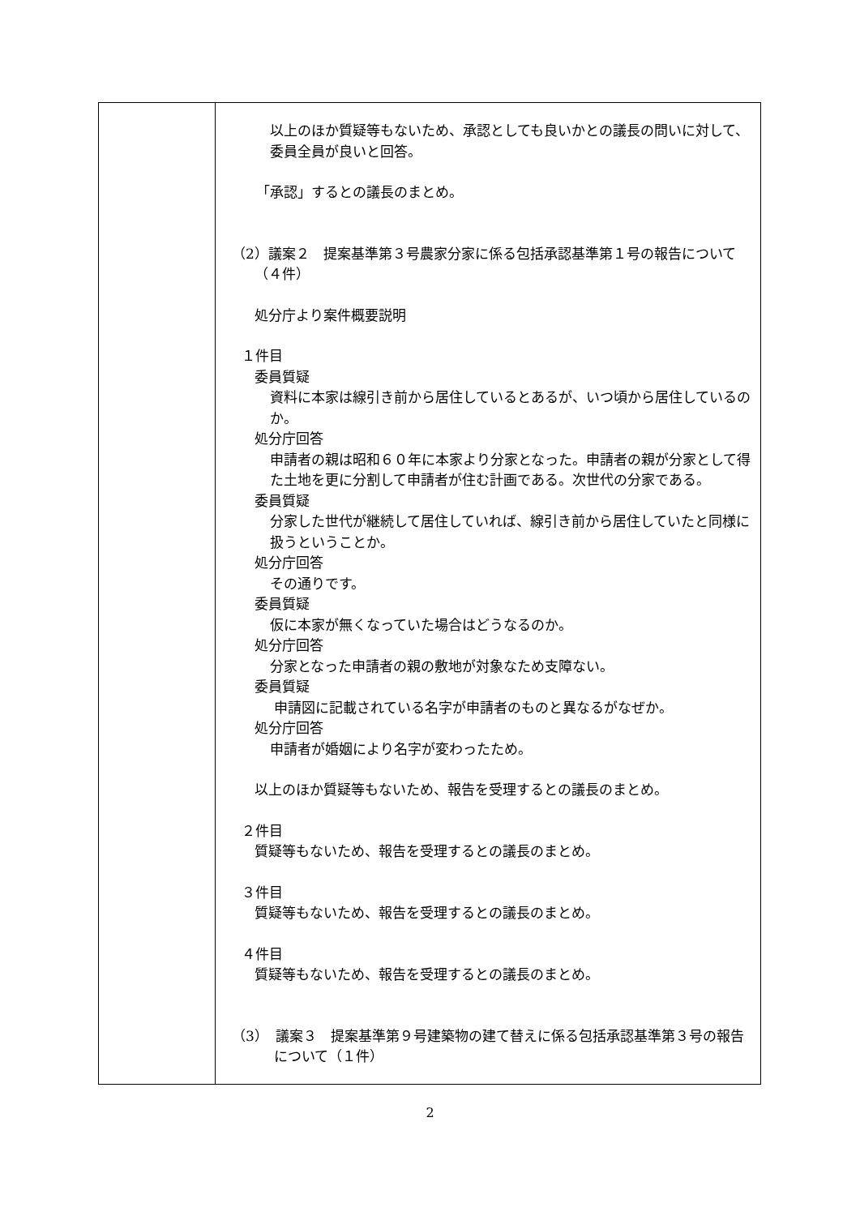| | 以上のほか質疑等もないため、承認としても良いかとの議長の問いに対して、委員全員が良いと回答。 「承認」するとの議長のまとめ。 （2）議案２ 提案基準第３号農家分家に係る包括承認基準第１号の報告について（４件） 処分庁より案件概要説明 １件目 委員質疑 資料に本家は線引き前から居住しているとあるが、いつ頃から居住しているのか。 処分庁回答 申請者の親は昭和６０年に本家より分家となった。申請者の親が分家として得た土地を更に分割して申請者が住む計画である。次世代の分家である。 委員質疑 分家した世代が継続して居住していれば、線引き前から居住していたと同様に扱うということか。 処分庁回答 その通りです。 委員質疑 仮に本家が無くなっていた場合はどうなるのか。 処分庁回答 分家となった申請者の親の敷地が対象なため支障ない。 委員質疑 申請図に記載されている名字が申請者のものと異なるがなぜか。 処分庁回答 申請者が婚姻により名字が変わったため。 以上のほか質疑等もないため、報告を受理するとの議長のまとめ。 ２件目 質疑等もないため、報告を受理するとの議長のまとめ。 ３件目 質疑等もないため、報告を受理するとの議長のまとめ。 ４件目 質疑等もないため、報告を受理するとの議長のまとめ。 （3） 議案３ 提案基準第９号建築物の建て替えに係る包括承認基準第３号の報告について（１件） |
2